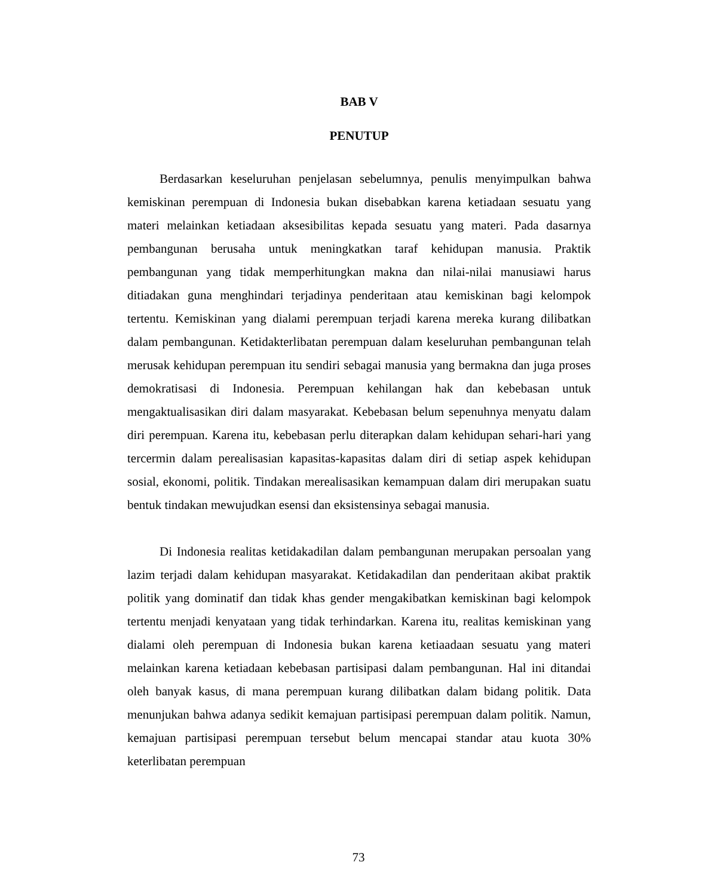BAB V
PENUTUP
Berdasarkan keseluruhan penjelasan sebelumnya, penulis menyimpulkan bahwa kemiskinan perempuan di Indonesia bukan disebabkan karena ketiadaan sesuatu yang materi melainkan ketiadaan aksesibilitas kepada sesuatu yang materi. Pada dasarnya pembangunan berusaha untuk meningkatkan taraf kehidupan manusia. Praktik pembangunan yang tidak memperhitungkan makna dan nilai-nilai manusiawi harus ditiadakan guna menghindari terjadinya penderitaan atau kemiskinan bagi kelompok tertentu. Kemiskinan yang dialami perempuan terjadi karena mereka kurang dilibatkan dalam pembangunan. Ketidakterlibatan perempuan dalam keseluruhan pembangunan telah merusak kehidupan perempuan itu sendiri sebagai manusia yang bermakna dan juga proses demokratisasi di Indonesia. Perempuan kehilangan hak dan kebebasan untuk mengaktualisasikan diri dalam masyarakat. Kebebasan belum sepenuhnya menyatu dalam diri perempuan. Karena itu, kebebasan perlu diterapkan dalam kehidupan sehari-hari yang tercermin dalam perealisasian kapasitas-kapasitas dalam diri di setiap aspek kehidupan sosial, ekonomi, politik. Tindakan merealisasikan kemampuan dalam diri merupakan suatu bentuk tindakan mewujudkan esensi dan eksistensinya sebagai manusia.
Di Indonesia realitas ketidakadilan dalam pembangunan merupakan persoalan yang lazim terjadi dalam kehidupan masyarakat. Ketidakadilan dan penderitaan akibat praktik politik yang dominatif dan tidak khas gender mengakibatkan kemiskinan bagi kelompok tertentu menjadi kenyataan yang tidak terhindarkan. Karena itu, realitas kemiskinan yang dialami oleh perempuan di Indonesia bukan karena ketiaadaan sesuatu yang materi melainkan karena ketiadaan kebebasan partisipasi dalam pembangunan. Hal ini ditandai oleh banyak kasus, di mana perempuan kurang dilibatkan dalam bidang politik. Data menunjukan bahwa adanya sedikit kemajuan partisipasi perempuan dalam politik. Namun, kemajuan partisipasi perempuan tersebut belum mencapai standar atau kuota 30% keterlibatan perempuan
73